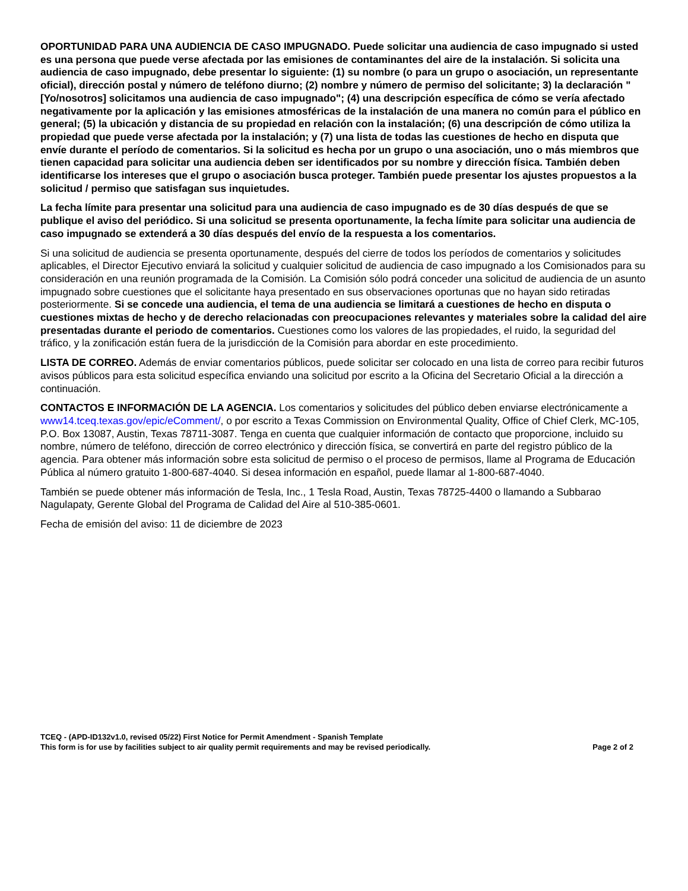OPORTUNIDAD PARA UNA AUDIENCIA DE CASO IMPUGNADO. Puede solicitar una audiencia de caso impugnado si usted es una persona que puede verse afectada por las emisiones de contaminantes del aire de la instalación. Si solicita una audiencia de caso impugnado, debe presentar lo siguiente: (1) su nombre (o para un grupo o asociación, un representante oficial), dirección postal y número de teléfono diurno; (2) nombre y número de permiso del solicitante; 3) la declaración "[Yo/nosotros] solicitamos una audiencia de caso impugnado"; (4) una descripción específica de cómo se vería afectado negativamente por la aplicación y las emisiones atmosféricas de la instalación de una manera no común para el público en general; (5) la ubicación y distancia de su propiedad en relación con la instalación; (6) una descripción de cómo utiliza la propiedad que puede verse afectada por la instalación; y (7) una lista de todas las cuestiones de hecho en disputa que envíe durante el período de comentarios. Si la solicitud es hecha por un grupo o una asociación, uno o más miembros que tienen capacidad para solicitar una audiencia deben ser identificados por su nombre y dirección física. También deben identificarse los intereses que el grupo o asociación busca proteger. También puede presentar los ajustes propuestos a la solicitud / permiso que satisfagan sus inquietudes.
La fecha límite para presentar una solicitud para una audiencia de caso impugnado es de 30 días después de que se publique el aviso del periódico. Si una solicitud se presenta oportunamente, la fecha límite para solicitar una audiencia de caso impugnado se extenderá a 30 días después del envío de la respuesta a los comentarios.
Si una solicitud de audiencia se presenta oportunamente, después del cierre de todos los períodos de comentarios y solicitudes aplicables, el Director Ejecutivo enviará la solicitud y cualquier solicitud de audiencia de caso impugnado a los Comisionados para su consideración en una reunión programada de la Comisión. La Comisión sólo podrá conceder una solicitud de audiencia de un asunto impugnado sobre cuestiones que el solicitante haya presentado en sus observaciones oportunas que no hayan sido retiradas posteriormente. Si se concede una audiencia, el tema de una audiencia se limitará a cuestiones de hecho en disputa o cuestiones mixtas de hecho y de derecho relacionadas con preocupaciones relevantes y materiales sobre la calidad del aire presentadas durante el periodo de comentarios. Cuestiones como los valores de las propiedades, el ruido, la seguridad del tráfico, y la zonificación están fuera de la jurisdicción de la Comisión para abordar en este procedimiento.
LISTA DE CORREO. Además de enviar comentarios públicos, puede solicitar ser colocado en una lista de correo para recibir futuros avisos públicos para esta solicitud específica enviando una solicitud por escrito a la Oficina del Secretario Oficial a la dirección a continuación.
CONTACTOS E INFORMACIÓN DE LA AGENCIA. Los comentarios y solicitudes del público deben enviarse electrónicamente a www14.tceq.texas.gov/epic/eComment/, o por escrito a Texas Commission on Environmental Quality, Office of Chief Clerk, MC-105, P.O. Box 13087, Austin, Texas 78711-3087. Tenga en cuenta que cualquier información de contacto que proporcione, incluido su nombre, número de teléfono, dirección de correo electrónico y dirección física, se convertirá en parte del registro público de la agencia. Para obtener más información sobre esta solicitud de permiso o el proceso de permisos, llame al Programa de Educación Pública al número gratuito 1-800-687-4040. Si desea información en español, puede llamar al 1-800-687-4040.
También se puede obtener más información de Tesla, Inc., 1 Tesla Road, Austin, Texas 78725-4400 o llamando a Subbarao Nagulapaty, Gerente Global del Programa de Calidad del Aire al 510-385-0601.
Fecha de emisión del aviso: 11 de diciembre de 2023
TCEQ - (APD-ID132v1.0, revised 05/22) First Notice for Permit Amendment - Spanish Template
This form is for use by facilities subject to air quality permit requirements and may be revised periodically. Page 2 of 2